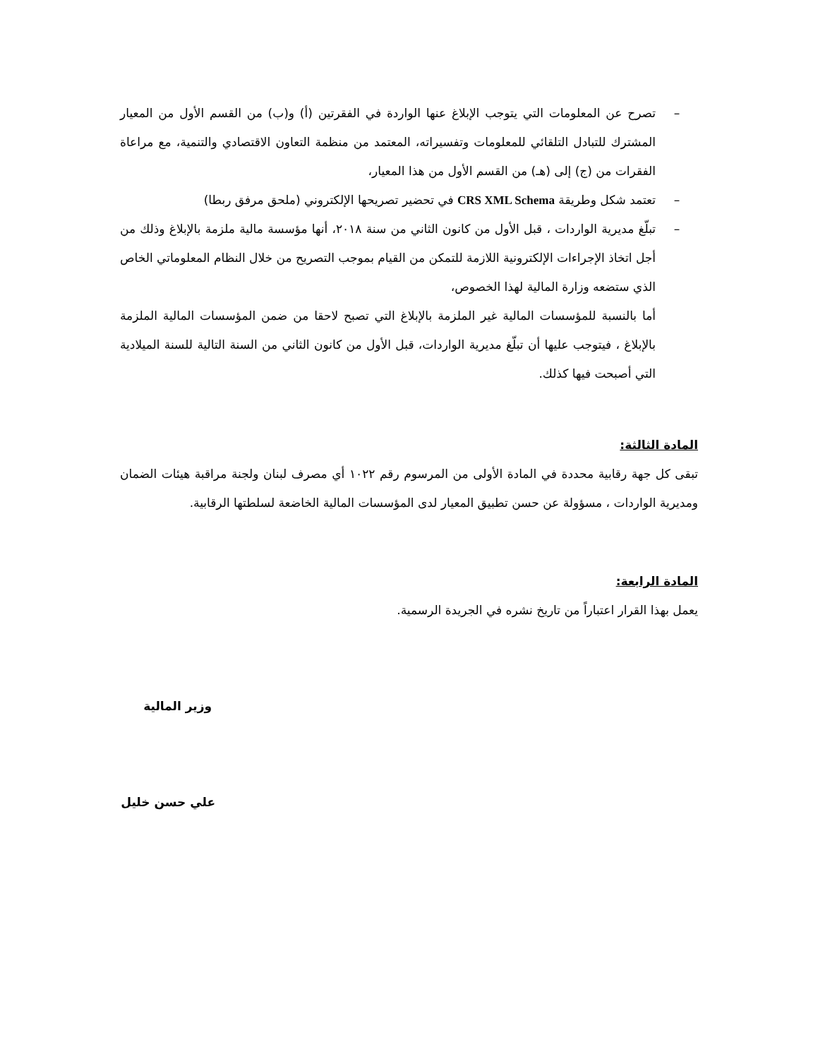– تصرح عن المعلومات التي يتوجب الإبلاغ عنها الواردة في الفقرتين (أ) و(ب) من القسم الأول من المعيار المشترك للتبادل التلقائي للمعلومات وتفسيراته، المعتمد من منظمة التعاون الاقتصادي والتنمية، مع مراعاة الفقرات من (ج) إلى (هـ) من القسم الأول من هذا المعيار،
– تعتمد شكل وطريقة CRS XML Schema في تحضير تصريحها الإلكتروني (ملحق مرفق ربطا)
– تبلّغ مديرية الواردات ، قبل الأول من كانون الثاني من سنة ٢٠١٨، أنها مؤسسة مالية ملزمة بالإبلاغ وذلك من أجل اتخاذ الإجراءات الإلكترونية اللازمة للتمكن من القيام بموجب التصريح من خلال النظام المعلوماتي الخاص الذي ستضعه وزارة المالية لهذا الخصوص،
أما بالنسبة للمؤسسات المالية غير الملزمة بالإبلاغ التي تصبح لاحقا من ضمن المؤسسات المالية الملزمة بالإبلاغ ، فيتوجب عليها أن تبلّغ مديرية الواردات، قبل الأول من كانون الثاني من السنة التالية للسنة الميلادية التي أصبحت فيها كذلك.
المادة الثالثة:
تبقى كل جهة رقابية محددة في المادة الأولى من المرسوم رقم ١٠٢٢ أي مصرف لبنان ولجنة مراقبة هيئات الضمان ومديرية الواردات ، مسؤولة عن حسن تطبيق المعيار لدى المؤسسات المالية الخاضعة لسلطتها الرقابية.
المادة الرابعة:
يعمل بهذا القرار اعتباراً من تاريخ نشره في الجريدة الرسمية.
وزير المالية
علي حسن خليل